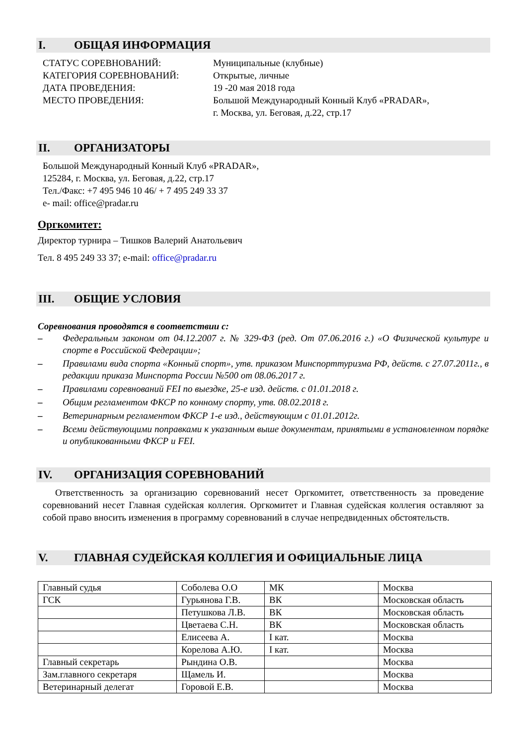I. ОБЩАЯ ИНФОРМАЦИЯ
СТАТУС СОРЕВНОВАНИЙ:
Муниципальные (клубные)
КАТЕГОРИЯ СОРЕВНОВАНИЙ:
Открытые, личные
ДАТА ПРОВЕДЕНИЯ:
19 -20 мая 2018 года
МЕСТО ПРОВЕДЕНИЯ:
Большой Международный Конный Клуб «PRADAR»,
г. Москва, ул. Беговая, д.22, стр.17
II. ОРГАНИЗАТОРЫ
Большой Международный Конный Клуб «PRADAR»,
125284, г. Москва, ул. Беговая, д.22, стр.17
Тел./Факс: +7 495 946 10 46/ + 7 495 249 33 37
e- mail: office@pradar.ru
Оргкомитет:
Директор турнира – Тишков Валерий Анатольевич
Тел. 8 495 249 33 37; e-mail: office@pradar.ru
III. ОБЩИЕ УСЛОВИЯ
Соревнования проводятся в соответствии с:
– Федеральным законом от 04.12.2007 г. № 329-ФЗ (ред. От 07.06.2016 г.) «О Физической культуре и спорте в Российской Федерации»;
– Правилами вида спорта «Конный спорт», утв. приказом Минспорттуризма РФ, действ. с 27.07.2011г., в редакции приказа Минспорта России №500 от 08.06.2017 г.
– Правилами соревнований FEI по выездке, 25-е изд. действ. с 01.01.2018 г.
– Общим регламентом ФКСР по конному спорту, утв. 08.02.2018 г.
– Ветеринарным регламентом ФКСР 1-е изд., действующим с 01.01.2012г.
– Всеми действующими поправками к указанным выше документам, принятыми в установленном порядке и опубликованными ФКСР и FEI.
IV. ОРГАНИЗАЦИЯ СОРЕВНОВАНИЙ
Ответственность за организацию соревнований несет Оргкомитет, ответственность за проведение соревнований несет Главная судейская коллегия. Оргкомитет и Главная судейская коллегия оставляют за собой право вносить изменения в программу соревнований в случае непредвиденных обстоятельств.
V. ГЛАВНАЯ СУДЕЙСКАЯ КОЛЛЕГИЯ И ОФИЦИАЛЬНЫЕ ЛИЦА
| Главный судья | Соболева О.О | МК | Москва |
| ГСК | Гурьянова Г.В. | ВК | Московская область |
| | Петушкова Л.В. | ВК | Московская область |
| | Цветаева С.Н. | ВК | Московская область |
| | Елисеева А. | I кат. | Москва |
| | Корелова А.Ю. | I кат. | Москва |
| Главный секретарь | Рындина О.В. | | Москва |
| Зам.главного секретаря | Щамель И. | | Москва |
| Ветеринарный делегат | Горовой Е.В. | | Москва |